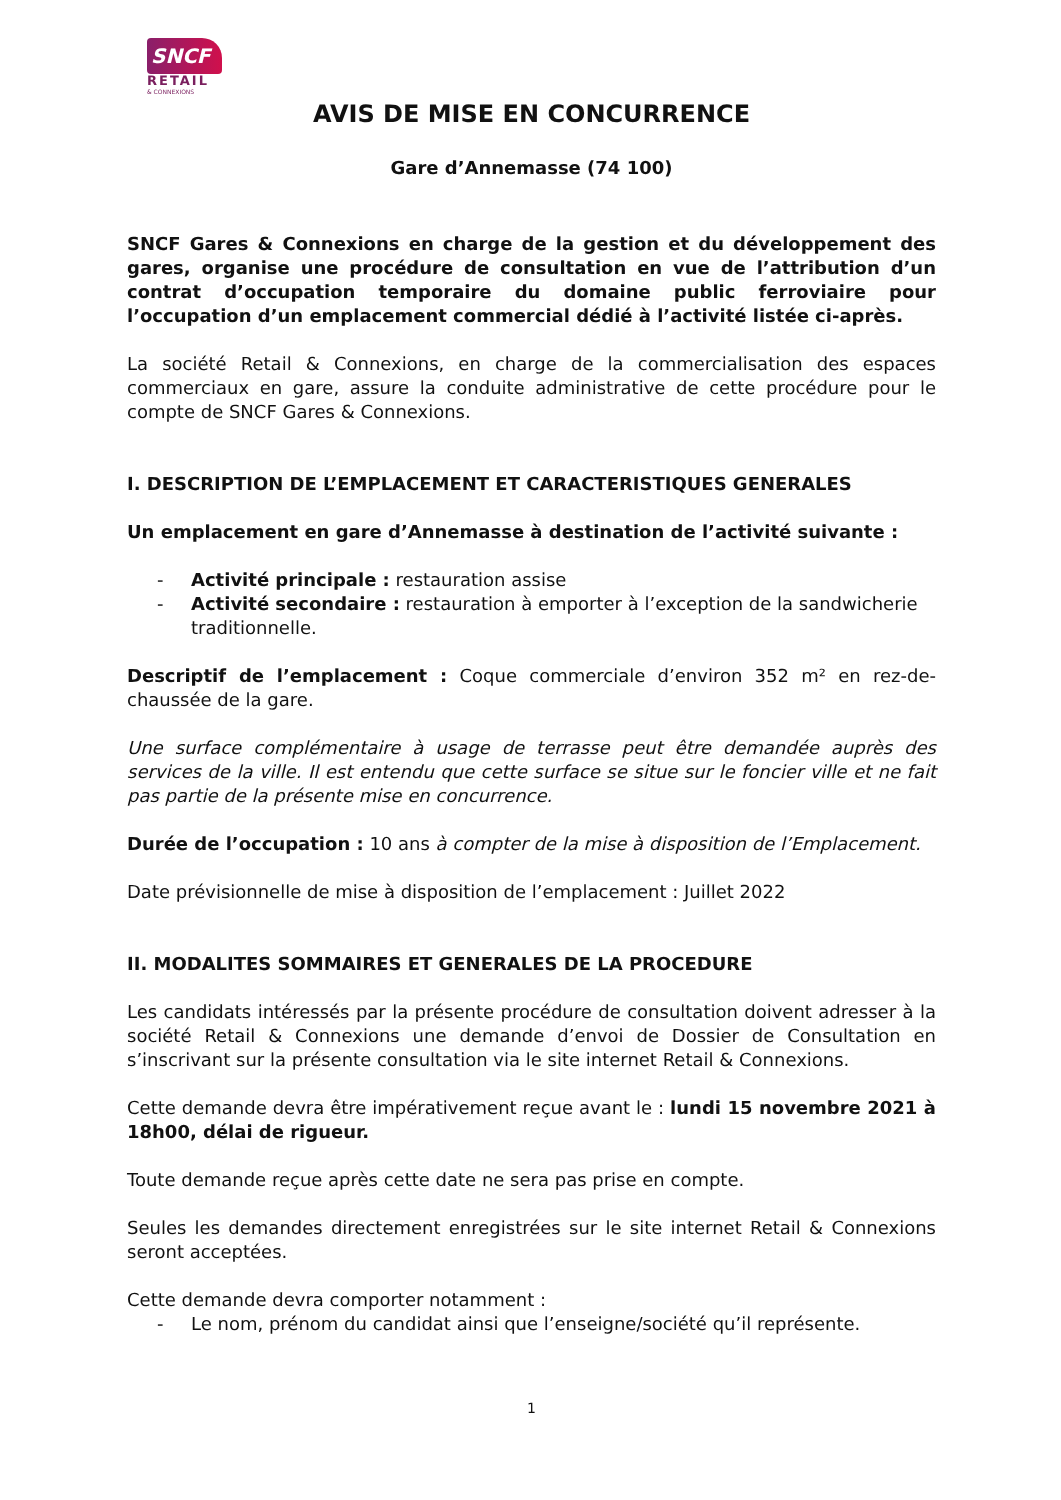SNCF
RETAIL
& CONNEXIONS
AVIS DE MISE EN CONCURRENCE
Gare d’Annemasse (74 100)
SNCF Gares & Connexions en charge de la gestion et du développement des gares, organise une procédure de consultation en vue de l’attribution d’un contrat d’occupation temporaire du domaine public ferroviaire pour l’occupation d’un emplacement commercial dédié à l’activité listée ci-après.
La société Retail & Connexions, en charge de la commercialisation des espaces commerciaux en gare, assure la conduite administrative de cette procédure pour le compte de SNCF Gares & Connexions.
I. DESCRIPTION DE L’EMPLACEMENT ET CARACTERISTIQUES GENERALES
Un emplacement en gare d’Annemasse à destination de l’activité suivante :
- Activité principale : restauration assise
- Activité secondaire : restauration à emporter à l’exception de la sandwicherie traditionnelle.
Descriptif de l’emplacement : Coque commerciale d’environ 352 m² en rez-de-chaussée de la gare.
Une surface complémentaire à usage de terrasse peut être demandée auprès des services de la ville. Il est entendu que cette surface se situe sur le foncier ville et ne fait pas partie de la présente mise en concurrence.
Durée de l’occupation : 10 ans à compter de la mise à disposition de l’Emplacement.
Date prévisionnelle de mise à disposition de l’emplacement : Juillet 2022
II. MODALITES SOMMAIRES ET GENERALES DE LA PROCEDURE
Les candidats intéressés par la présente procédure de consultation doivent adresser à la société Retail & Connexions une demande d’envoi de Dossier de Consultation en s’inscrivant sur la présente consultation via le site internet Retail & Connexions.
Cette demande devra être impérativement reçue avant le : lundi 15 novembre 2021 à 18h00, délai de rigueur.
Toute demande reçue après cette date ne sera pas prise en compte.
Seules les demandes directement enregistrées sur le site internet Retail & Connexions seront acceptées.
Cette demande devra comporter notamment :
- Le nom, prénom du candidat ainsi que l’enseigne/société qu’il représente.
1